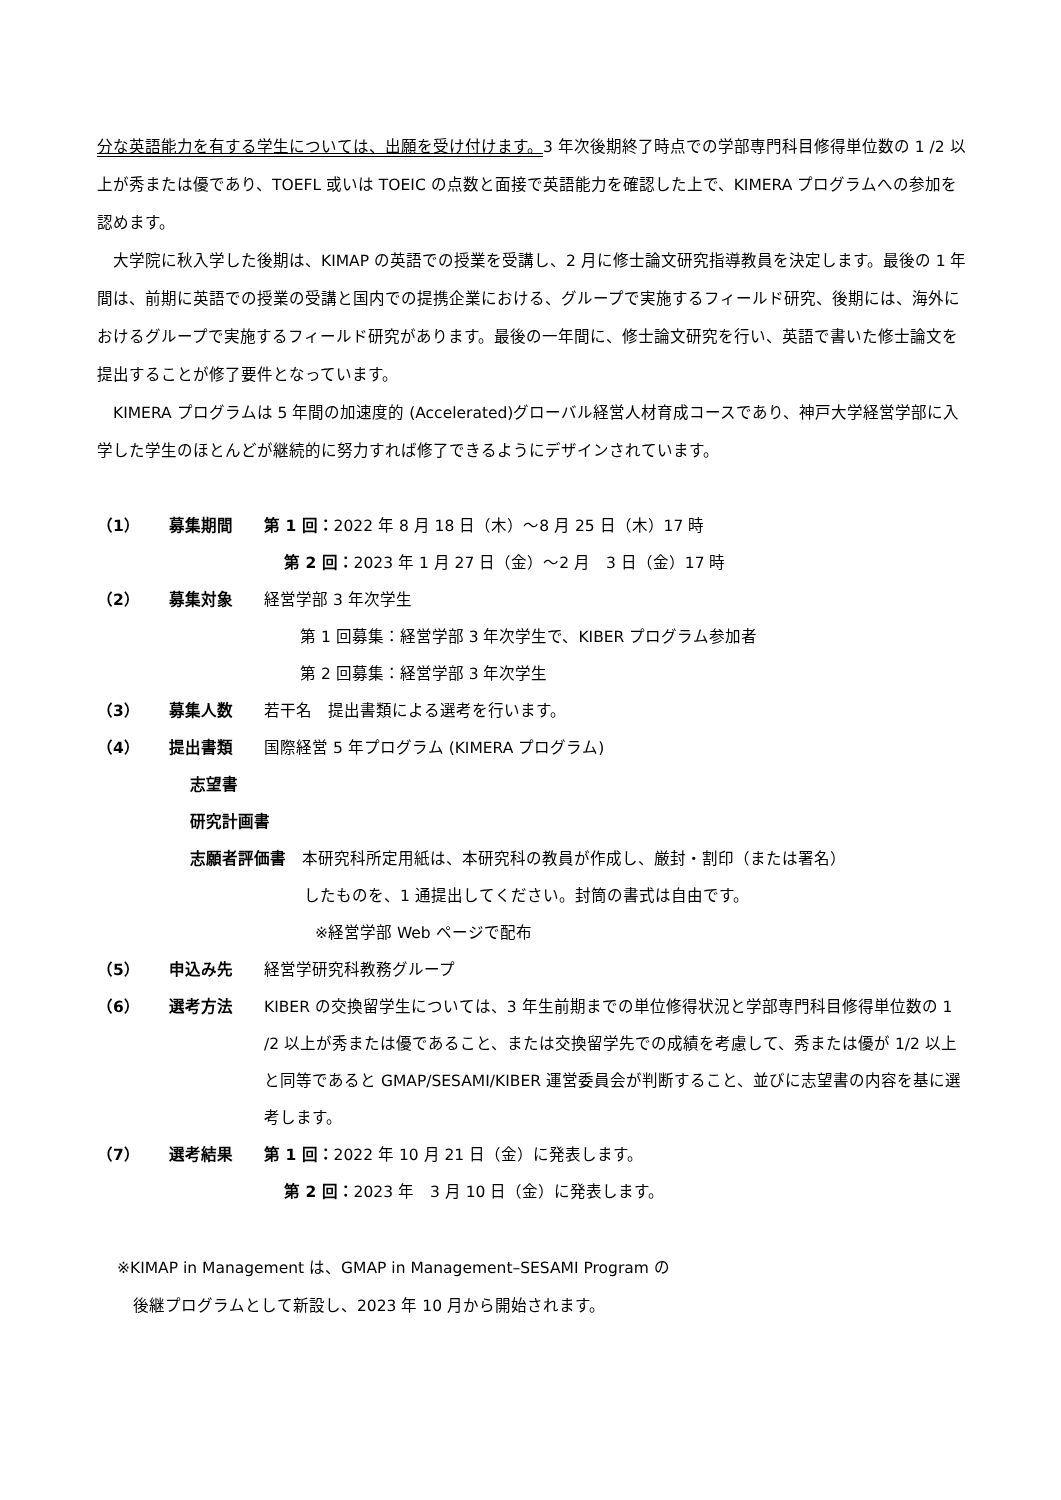分な英語能力を有する学生については、出願を受け付けます。3 年次後期終了時点での学部専門科目修得単位数の 1 /2 以上が秀または優であり、TOEFL 或いは TOEIC の点数と面接で英語能力を確認した上で、KIMERA プログラムへの参加を認めます。
　大学院に秋入学した後期は、KIMAP の英語での授業を受講し、2 月に修士論文研究指導教員を決定します。最後の 1 年間は、前期に英語での授業の受講と国内での提携企業における、グループで実施するフィールド研究、後期には、海外におけるグループで実施するフィールド研究があります。最後の一年間に、修士論文研究を行い、英語で書いた修士論文を提出することが修了要件となっています。
　KIMERA プログラムは 5 年間の加速度的 (Accelerated)グローバル経営人材育成コースであり、神戸大学経営学部に入学した学生のほとんどが継続的に努力すれば修了できるようにデザインされています。
（1） 募集期間 第 1 回：2022 年 8 月 18 日（木）～8 月 25 日（木）17 時
第 2 回：2023 年 1 月 27 日（金）～2 月　3 日（金）17 時
（2） 募集対象 経営学部 3 年次学生
　第 1 回募集：経営学部 3 年次学生で、KIBER プログラム参加者
　第 2 回募集：経営学部 3 年次学生
（3） 募集人数 若干名　提出書類による選考を行います。
（4） 提出書類 国際経営 5 年プログラム (KIMERA プログラム)
志望書
研究計画書
志願者評価書　本研究科所定用紙は、本研究科の教員が作成し、厳封・割印（または署名）
したものを、1 通提出してください。封筒の書式は自由です。
※経営学部 Web ページで配布
（5） 申込み先 経営学研究科教務グループ
（6） 選考方法 KIBER の交換留学生については、3 年生前期までの単位修得状況と学部専門科目修得単位数の 1 /2 以上が秀または優であること、または交換留学先での成績を考慮して、秀または優が 1/2 以上と同等であると GMAP/SESAMI/KIBER 運営委員会が判断すること、並びに志望書の内容を基に選考します。
（7） 選考結果 第 1 回：2022 年 10 月 21 日（金）に発表します。
第 2 回：2023 年　3 月 10 日（金）に発表します。
※KIMAP in Management は、GMAP in Management–SESAMI Program の
　後継プログラムとして新設し、2023 年 10 月から開始されます。